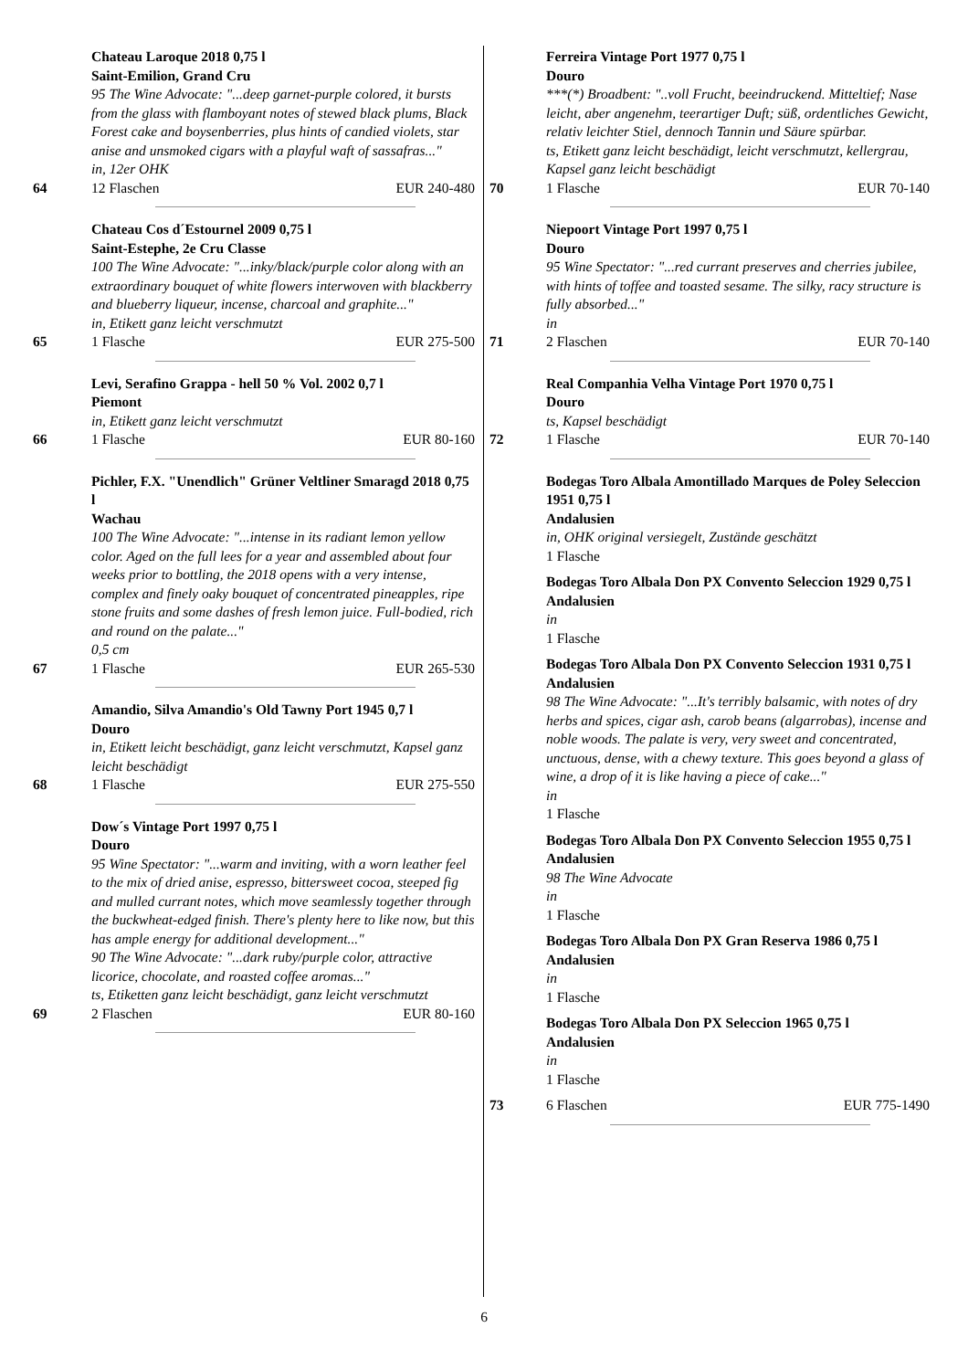Chateau Laroque 2018 0,75 l
Saint-Emilion, Grand Cru
95 The Wine Advocate: "...deep garnet-purple colored, it bursts from the glass with flamboyant notes of stewed black plums, Black Forest cake and boysenberries, plus hints of candied violets, star anise and unsmoked cigars with a playful waft of sassafras..."
in, 12er OHK
64 12 Flaschen EUR 240-480
Chateau Cos d´Estournel 2009 0,75 l
Saint-Estephe, 2e Cru Classe
100 The Wine Advocate: "...inky/black/purple color along with an extraordinary bouquet of white flowers interwoven with blackberry and blueberry liqueur, incense, charcoal and graphite..."
in, Etikett ganz leicht verschmutzt
65 1 Flasche EUR 275-500
Levi, Serafino Grappa - hell 50 % Vol. 2002 0,7 l
Piemont
in, Etikett ganz leicht verschmutzt
66 1 Flasche EUR 80-160
Pichler, F.X. "Unendlich" Grüner Veltliner Smaragd 2018 0,75 l
Wachau
100 The Wine Advocate: "...intense in its radiant lemon yellow color. Aged on the full lees for a year and assembled about four weeks prior to bottling, the 2018 opens with a very intense, complex and finely oaky bouquet of concentrated pineapples, ripe stone fruits and some dashes of fresh lemon juice. Full-bodied, rich and round on the palate..."
0,5 cm
67 1 Flasche EUR 265-530
Amandio, Silva Amandio's Old Tawny Port 1945 0,7 l
Douro
in, Etikett leicht beschädigt, ganz leicht verschmutzt, Kapsel ganz leicht beschädigt
68 1 Flasche EUR 275-550
Dow´s Vintage Port 1997 0,75 l
Douro
95 Wine Spectator: "...warm and inviting, with a worn leather feel to the mix of dried anise, espresso, bittersweet cocoa, steeped fig and mulled currant notes, which move seamlessly together through the buckwheat-edged finish. There's plenty here to like now, but this has ample energy for additional development..."
90 The Wine Advocate: "...dark ruby/purple color, attractive licorice, chocolate, and roasted coffee aromas..."
ts, Etiketten ganz leicht beschädigt, ganz leicht verschmutzt
69 2 Flaschen EUR 80-160
Ferreira Vintage Port 1977 0,75 l
Douro
***(*) Broadbent: "..voll Frucht, beeindruckend. Mitteltief; Nase leicht, aber angenehm, teerartiger Duft; süß, ordentliches Gewicht, relativ leichter Stiel, dennoch Tannin und Säure spürbar.
ts, Etikett ganz leicht beschädigt, leicht verschmutzt, kellergrau, Kapsel ganz leicht beschädigt
70 1 Flasche EUR 70-140
Niepoort Vintage Port 1997 0,75 l
Douro
95 Wine Spectator: "...red currant preserves and cherries jubilee, with hints of toffee and toasted sesame. The silky, racy structure is fully absorbed..."
in
71 2 Flaschen EUR 70-140
Real Companhia Velha Vintage Port 1970 0,75 l
Douro
ts, Kapsel beschädigt
72 1 Flasche EUR 70-140
Bodegas Toro Albala Amontillado Marques de Poley Seleccion 1951 0,75 l
Andalusien
in, OHK original versiegelt, Zustände geschätzt
1 Flasche
Bodegas Toro Albala Don PX Convento Seleccion 1929 0,75 l
Andalusien
in
1 Flasche
Bodegas Toro Albala Don PX Convento Seleccion 1931 0,75 l
Andalusien
98 The Wine Advocate: "...It's terribly balsamic, with notes of dry herbs and spices, cigar ash, carob beans (algarrobas), incense and noble woods. The palate is very, very sweet and concentrated, unctuous, dense, with a chewy texture. This goes beyond a glass of wine, a drop of it is like having a piece of cake..."
in
1 Flasche
Bodegas Toro Albala Don PX Convento Seleccion 1955 0,75 l
Andalusien
98 The Wine Advocate
in
1 Flasche
Bodegas Toro Albala Don PX Gran Reserva 1986 0,75 l
Andalusien
in
1 Flasche
Bodegas Toro Albala Don PX Seleccion 1965 0,75 l
Andalusien
in
1 Flasche
73 6 Flaschen EUR 775-1490
6